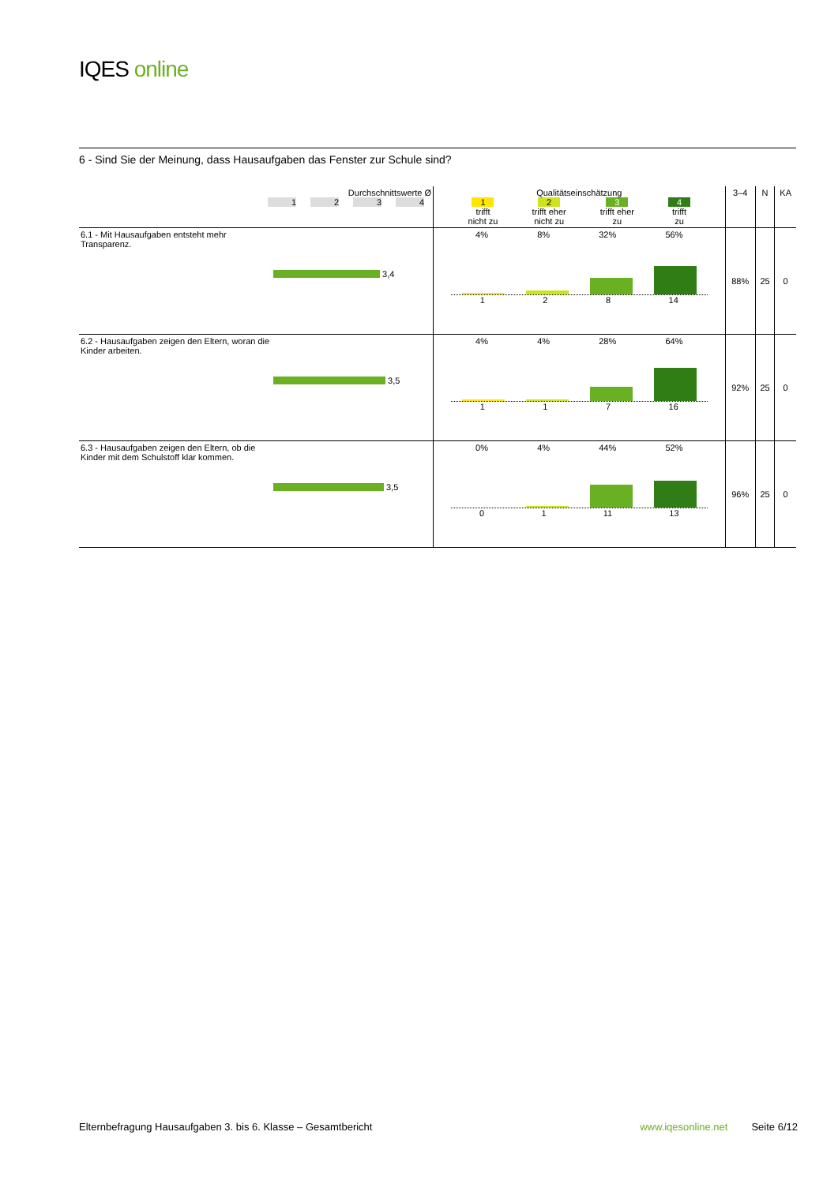IQES online
6 - Sind Sie der Meinung, dass Hausaufgaben das Fenster zur Schule sind?
| Durchschnittswerte Ø 1 2 3 4 | | Qualitätseinschätzung 1 trifft nicht zu 2 trifft eher nicht zu 3 trifft eher zu 4 trifft zu | 3–4 | N | KA |
| --- | --- | --- | --- | --- | --- |
| 6.1 - Mit Hausaufgaben entsteht mehr Transparenz. | 3,4 | 4% 8% 32% 56% 1 2 8 14 | 88% | 25 | 0 |
| 6.2 - Hausaufgaben zeigen den Eltern, woran die Kinder arbeiten. | 3,5 | 4% 4% 28% 64% 1 1 7 16 | 92% | 25 | 0 |
| 6.3 - Hausaufgaben zeigen den Eltern, ob die Kinder mit dem Schulstoff klar kommen. | 3,5 | 0% 4% 44% 52% 0 1 11 13 | 96% | 25 | 0 |
Elternbefragung Hausaufgaben 3. bis 6. Klasse – Gesamtbericht www.iqesonline.net Seite 6/12